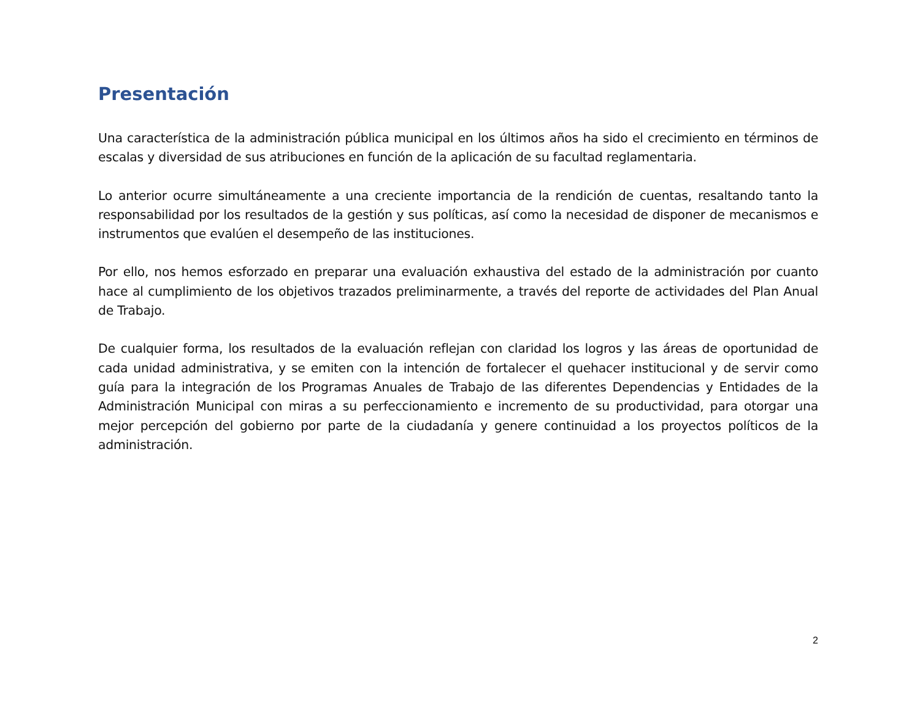Presentación
Una característica de la administración pública municipal en los últimos años ha sido el crecimiento en términos de escalas y diversidad de sus atribuciones en función de la aplicación de su facultad reglamentaria.
Lo anterior ocurre simultáneamente a una creciente importancia de la rendición de cuentas, resaltando tanto la responsabilidad por los resultados de la gestión y sus políticas, así como la necesidad de disponer de mecanismos e instrumentos que evalúen el desempeño de las instituciones.
Por ello, nos hemos esforzado en preparar una evaluación exhaustiva del estado de la administración por cuanto hace al cumplimiento de los objetivos trazados preliminarmente, a través del reporte de actividades del Plan Anual de Trabajo.
De cualquier forma, los resultados de la evaluación reflejan con claridad los logros y las áreas de oportunidad de cada unidad administrativa, y se emiten con la intención de fortalecer el quehacer institucional y de servir como guía para la integración de los Programas Anuales de Trabajo de las diferentes Dependencias y Entidades de la Administración Municipal con miras a su perfeccionamiento e incremento de su productividad, para otorgar una mejor percepción del gobierno por parte de la ciudadanía y genere continuidad a los proyectos políticos de la administración.
2